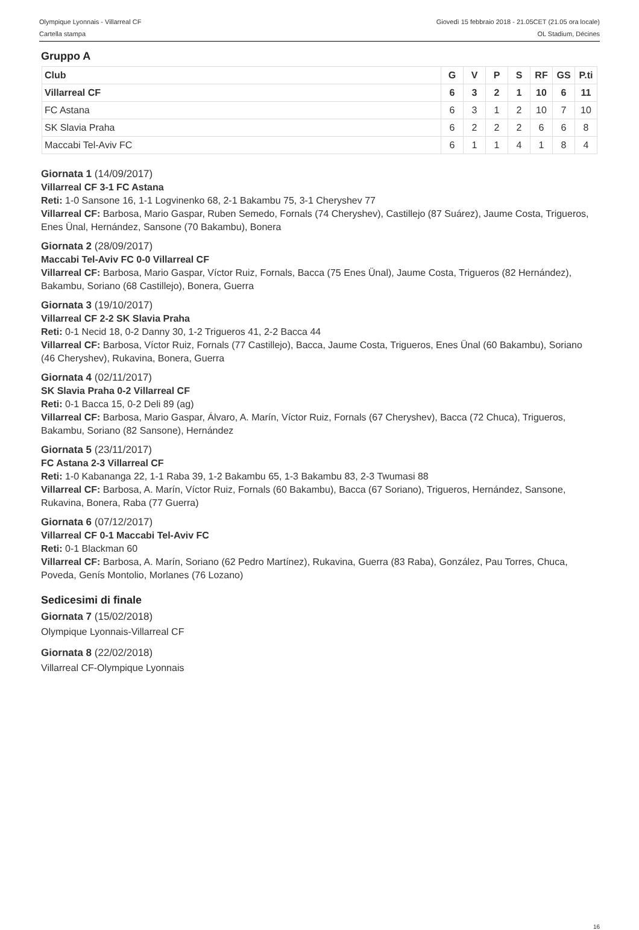Olympique Lyonnais - Villarreal CF
Cartella stampa
Giovedì 15 febbraio 2018 - 21.05CET (21.05 ora locale)
OL Stadium, Décines
Gruppo A
| Club | G | V | P | S | RF | GS | P.ti |
| --- | --- | --- | --- | --- | --- | --- | --- |
| Villarreal CF | 6 | 3 | 2 | 1 | 10 | 6 | 11 |
| FC Astana | 6 | 3 | 1 | 2 | 10 | 7 | 10 |
| SK Slavia Praha | 6 | 2 | 2 | 2 | 6 | 6 | 8 |
| Maccabi Tel-Aviv FC | 6 | 1 | 1 | 4 | 1 | 8 | 4 |
Giornata 1 (14/09/2017)
Villarreal CF 3-1 FC Astana
Reti: 1-0 Sansone 16, 1-1 Logvinenko 68, 2-1 Bakambu 75, 3-1 Cheryshev 77
Villarreal CF: Barbosa, Mario Gaspar, Ruben Semedo, Fornals (74 Cheryshev), Castillejo (87 Suárez), Jaume Costa, Trigueros, Enes Ünal, Hernández, Sansone (70 Bakambu), Bonera
Giornata 2 (28/09/2017)
Maccabi Tel-Aviv FC 0-0 Villarreal CF
Villarreal CF: Barbosa, Mario Gaspar, Víctor Ruiz, Fornals, Bacca (75 Enes Ünal), Jaume Costa, Trigueros (82 Hernández), Bakambu, Soriano (68 Castillejo), Bonera, Guerra
Giornata 3 (19/10/2017)
Villarreal CF 2-2 SK Slavia Praha
Reti: 0-1 Necid 18, 0-2 Danny 30, 1-2 Trigueros 41, 2-2 Bacca 44
Villarreal CF: Barbosa, Víctor Ruiz, Fornals (77 Castillejo), Bacca, Jaume Costa, Trigueros, Enes Ünal (60 Bakambu), Soriano (46 Cheryshev), Rukavina, Bonera, Guerra
Giornata 4 (02/11/2017)
SK Slavia Praha 0-2 Villarreal CF
Reti: 0-1 Bacca 15, 0-2 Deli 89 (ag)
Villarreal CF: Barbosa, Mario Gaspar, Álvaro, A. Marín, Víctor Ruiz, Fornals (67 Cheryshev), Bacca (72 Chuca), Trigueros, Bakambu, Soriano (82 Sansone), Hernández
Giornata 5 (23/11/2017)
FC Astana 2-3 Villarreal CF
Reti: 1-0 Kabananga 22, 1-1 Raba 39, 1-2 Bakambu 65, 1-3 Bakambu 83, 2-3 Twumasi 88
Villarreal CF: Barbosa, A. Marín, Víctor Ruiz, Fornals (60 Bakambu), Bacca (67 Soriano), Trigueros, Hernández, Sansone, Rukavina, Bonera, Raba (77 Guerra)
Giornata 6 (07/12/2017)
Villarreal CF 0-1 Maccabi Tel-Aviv FC
Reti: 0-1 Blackman 60
Villarreal CF: Barbosa, A. Marín, Soriano (62 Pedro Martínez), Rukavina, Guerra (83 Raba), González, Pau Torres, Chuca, Poveda, Genís Montolio, Morlanes (76 Lozano)
Sedicesimi di finale
Giornata 7 (15/02/2018)
Olympique Lyonnais-Villarreal CF
Giornata 8 (22/02/2018)
Villarreal CF-Olympique Lyonnais
16